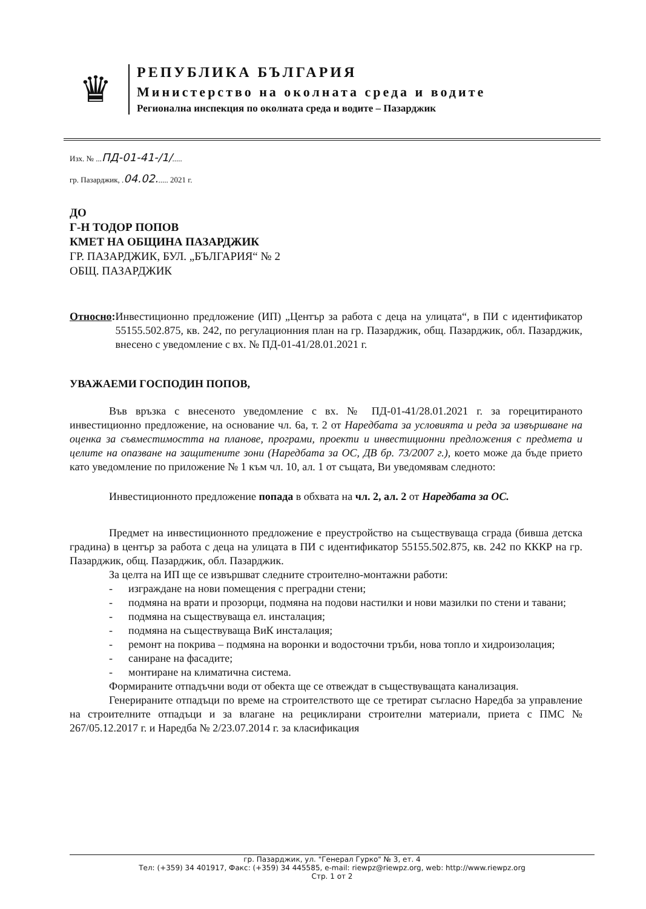♛
РЕПУБЛИКА БЪЛГАРИЯ
Министерство на околната среда и водите
Регионална инспекция по околната среда и водите – Пазарджик
Изх. № ...ПД-01-41-/1/.....
гр. Пазарджик, .04.02...... 2021 г.
ДО
Г-Н ТОДОР ПОПОВ
КМЕТ НА ОБЩИНА ПАЗАРДЖИК
ГР. ПАЗАРДЖИК, БУЛ. „БЪЛГАРИЯ“ № 2
ОБЩ. ПАЗАРДЖИК
Относно: Инвестиционно предложение (ИП) „Център за работа с деца на улицата“, в ПИ с идентификатор 55155.502.875, кв. 242, по регулационния план на гр. Пазарджик, общ. Пазарджик, обл. Пазарджик, внесено с уведомление с вх. № ПД-01-41/28.01.2021 г.
УВАЖАЕМИ ГОСПОДИН ПОПОВ,
Във връзка с внесеното уведомление с вх. № ПД-01-41/28.01.2021 г. за горецитираното инвестиционно предложение, на основание чл. 6а, т. 2 от Наредбата за условията и реда за извършване на оценка за съвместимостта на планове, програми, проекти и инвестиционни предложения с предмета и целите на опазване на защитените зони (Наредбата за ОС, ДВ бр. 73/2007 г.), което може да бъде прието като уведомление по приложение № 1 към чл. 10, ал. 1 от същата, Ви уведомявам следното:
Инвестиционното предложение попада в обхвата на чл. 2, ал. 2 от Наредбата за ОС.
Предмет на инвестиционното предложение е преустройство на съществуваща сграда (бивша детска градина) в център за работа с деца на улицата в ПИ с идентификатор 55155.502.875, кв. 242 по КККР на гр. Пазарджик, общ. Пазарджик, обл. Пазарджик.
За целта на ИП ще се извършват следните строително-монтажни работи:
- изграждане на нови помещения с преградни стени;
- подмяна на врати и прозорци, подмяна на подови настилки и нови мазилки по стени и тавани;
- подмяна на съществуваща ел. инсталация;
- подмяна на съществуваща ВиК инсталация;
- ремонт на покрива – подмяна на воронки и водосточни тръби, нова топло и хидроизолация;
- саниране на фасадите;
- монтиране на климатична система.
Формираните отпадъчни води от обекта ще се отвеждат в съществуващата канализация.
Генерираните отпадъци по време на строителството ще се третират съгласно Наредба за управление на строителните отпадъци и за влагане на рециклирани строителни материали, приета с ПМС № 267/05.12.2017 г. и Наредба № 2/23.07.2014 г. за класификация
гр. Пазарджик, ул. "Генерал Гурко" № 3, ет. 4
Тел: (+359) 34 401917, Факс: (+359) 34 445585, e-mail: riewpz@riewpz.org, web: http://www.riewpz.org
Стр. 1 от 2